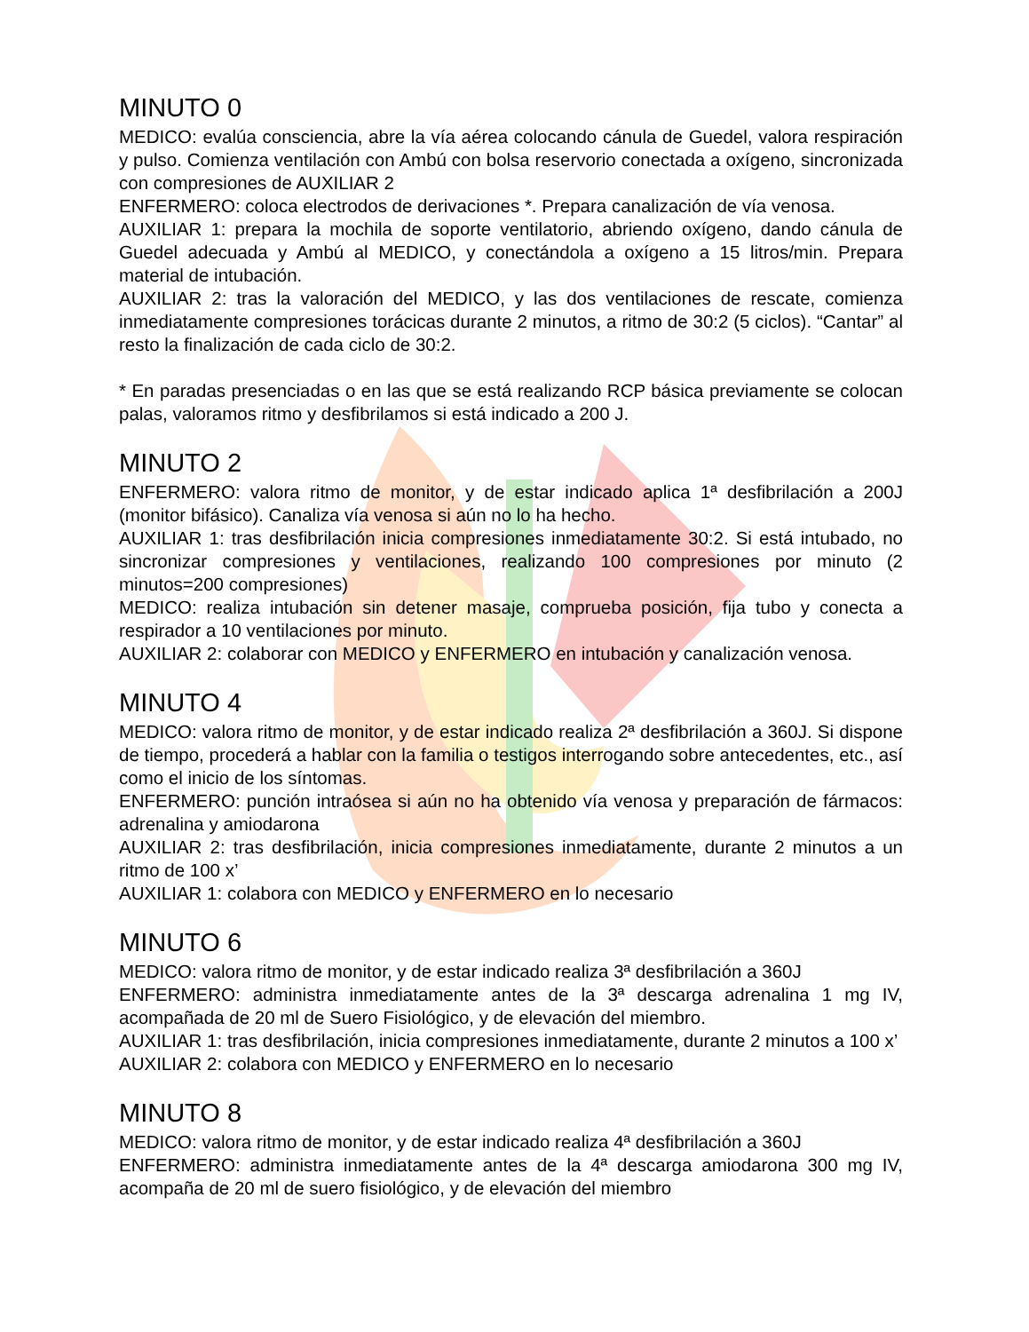MINUTO 0
MEDICO: evalúa consciencia, abre la vía aérea colocando cánula de Guedel, valora respiración y pulso. Comienza ventilación con Ambú con bolsa reservorio conectada a oxígeno, sincronizada con compresiones de AUXILIAR 2
ENFERMERO: coloca electrodos de derivaciones *. Prepara canalización de vía venosa.
AUXILIAR 1: prepara la mochila de soporte ventilatorio, abriendo oxígeno, dando cánula de Guedel adecuada y Ambú al MEDICO, y conectándola a oxígeno a 15 litros/min. Prepara material de intubación.
AUXILIAR 2: tras la valoración del MEDICO, y las dos ventilaciones de rescate, comienza inmediatamente compresiones torácicas durante 2 minutos, a ritmo de 30:2 (5 ciclos). “Cantar” al resto la finalización de cada ciclo de 30:2.
* En paradas presenciadas o en las que se está realizando RCP básica previamente se colocan palas, valoramos ritmo y desfibrilamos si está indicado a 200 J.
MINUTO 2
ENFERMERO: valora ritmo de monitor, y de estar indicado aplica 1ª desfibrilación a 200J (monitor bifásico). Canaliza vía venosa si aún no lo ha hecho.
AUXILIAR 1: tras desfibrilación inicia compresiones inmediatamente 30:2. Si está intubado, no sincronizar compresiones y ventilaciones, realizando 100 compresiones por minuto (2 minutos=200 compresiones)
MEDICO: realiza intubación sin detener masaje, comprueba posición, fija tubo y conecta a respirador a 10 ventilaciones por minuto.
AUXILIAR 2: colaborar con MEDICO y ENFERMERO en intubación y canalización venosa.
MINUTO 4
MEDICO: valora ritmo de monitor, y de estar indicado realiza 2ª desfibrilación a 360J. Si dispone de tiempo, procederá a hablar con la familia o testigos interrogando sobre antecedentes, etc., así como el inicio de los síntomas.
ENFERMERO: punción intraósea si aún no ha obtenido vía venosa y preparación de fármacos: adrenalina y amiodarona
AUXILIAR 2: tras desfibrilación, inicia compresiones inmediatamente, durante 2 minutos a un ritmo de 100 x’
AUXILIAR 1: colabora con MEDICO y ENFERMERO en lo necesario
MINUTO 6
MEDICO: valora ritmo de monitor, y de estar indicado realiza 3ª desfibrilación a 360J
ENFERMERO: administra inmediatamente antes de la 3ª descarga adrenalina 1 mg IV, acompañada de 20 ml de Suero Fisiológico, y de elevación del miembro.
AUXILIAR 1: tras desfibrilación, inicia compresiones inmediatamente, durante 2 minutos a 100 x’
AUXILIAR 2: colabora con MEDICO y ENFERMERO en lo necesario
MINUTO 8
MEDICO: valora ritmo de monitor, y de estar indicado realiza 4ª desfibrilación a 360J
ENFERMERO: administra inmediatamente antes de la 4ª descarga amiodarona 300 mg IV, acompaña de 20 ml de suero fisiológico, y de elevación del miembro